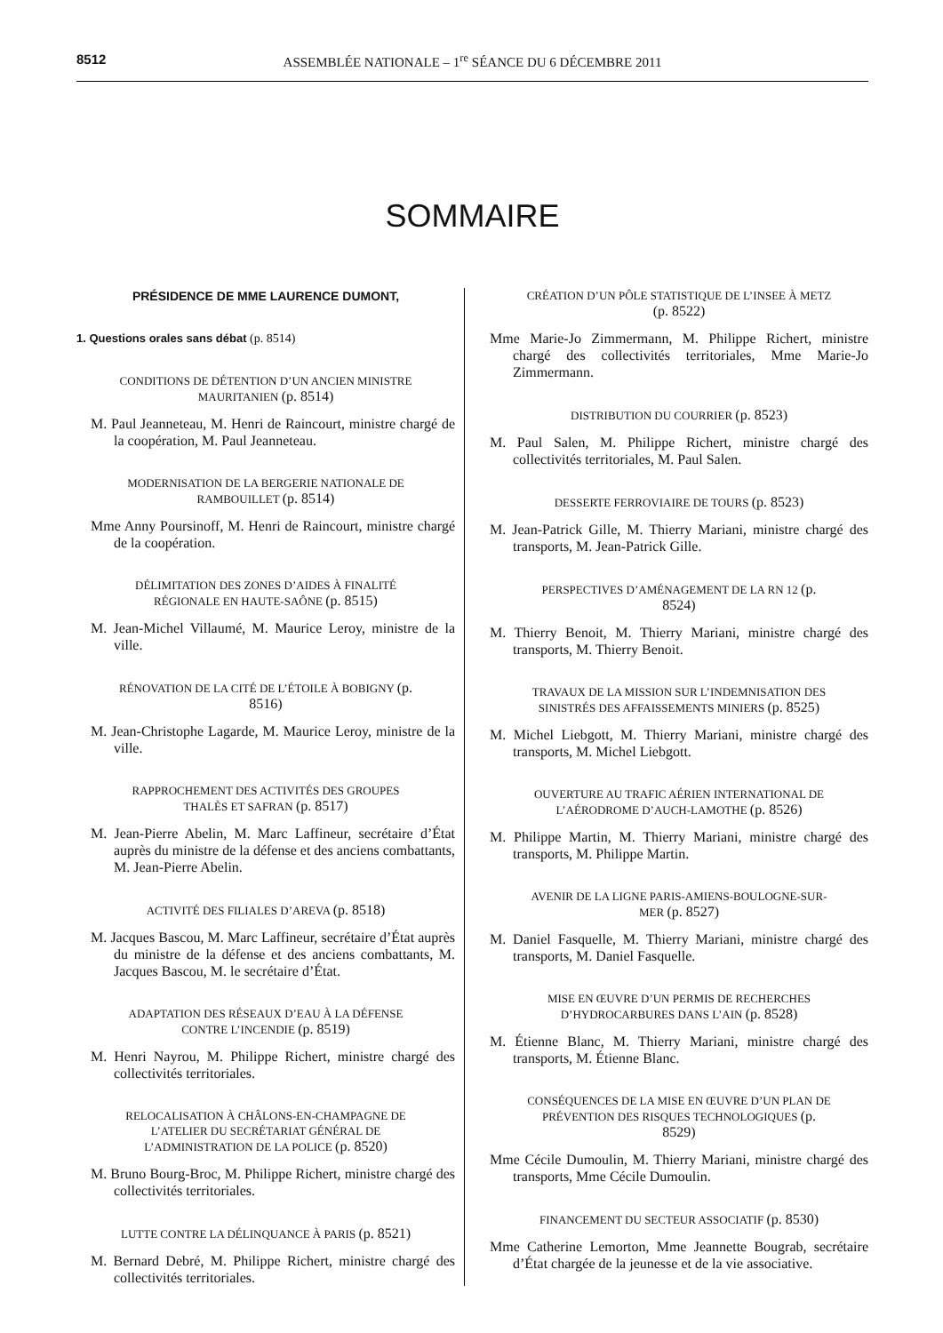8512 ASSEMBLÉE NATIONALE – 1<sup>re</sup> SÉANCE DU 6 DÉCEMBRE 2011
SOMMAIRE
PRÉSIDENCE DE MME LAURENCE DUMONT,
1. Questions orales sans débat (p. 8514)
CONDITIONS DE DÉTENTION D’UN ANCIEN MINISTRE MAURITANIEN (p. 8514)
M. Paul Jeanneteau, M. Henri de Raincourt, ministre chargé de la coopération, M. Paul Jeanneteau.
MODERNISATION DE LA BERGERIE NATIONALE DE RAMBOUILLET (p. 8514)
Mme Anny Poursinoff, M. Henri de Raincourt, ministre chargé de la coopération.
DÉLIMITATION DES ZONES D’AIDES À FINALITÉ RÉGIONALE EN HAUTE-SAÔNE (p. 8515)
M. Jean-Michel Villaumé, M. Maurice Leroy, ministre de la ville.
RÉNOVATION DE LA CITÉ DE L’ÉTOILE À BOBIGNY (p. 8516)
M. Jean-Christophe Lagarde, M. Maurice Leroy, ministre de la ville.
RAPPROCHEMENT DES ACTIVITÉS DES GROUPES THALÈS ET SAFRAN (p. 8517)
M. Jean-Pierre Abelin, M. Marc Laffineur, secrétaire d’État auprès du ministre de la défense et des anciens combattants, M. Jean-Pierre Abelin.
ACTIVITÉ DES FILIALES D’AREVA (p. 8518)
M. Jacques Bascou, M. Marc Laffineur, secrétaire d’État auprès du ministre de la défense et des anciens combattants, M. Jacques Bascou, M. le secrétaire d’État.
ADAPTATION DES RÉSEAUX D’EAU À LA DÉFENSE CONTRE L’INCENDIE (p. 8519)
M. Henri Nayrou, M. Philippe Richert, ministre chargé des collectivités territoriales.
RELOCALISATION À CHÂLONS-EN-CHAMPAGNE DE L’ATELIER DU SECRÉTARIAT GÉNÉRAL DE L’ADMINISTRATION DE LA POLICE (p. 8520)
M. Bruno Bourg-Broc, M. Philippe Richert, ministre chargé des collectivités territoriales.
LUTTE CONTRE LA DÉLINQUANCE À PARIS (p. 8521)
M. Bernard Debré, M. Philippe Richert, ministre chargé des collectivités territoriales.
CRÉATION D’UN PÔLE STATISTIQUE DE L’INSEE À METZ (p. 8522)
Mme Marie-Jo Zimmermann, M. Philippe Richert, ministre chargé des collectivités territoriales, Mme Marie-Jo Zimmermann.
DISTRIBUTION DU COURRIER (p. 8523)
M. Paul Salen, M. Philippe Richert, ministre chargé des collectivités territoriales, M. Paul Salen.
DESSERTE FERROVIAIRE DE TOURS (p. 8523)
M. Jean-Patrick Gille, M. Thierry Mariani, ministre chargé des transports, M. Jean-Patrick Gille.
PERSPECTIVES D’AMÉNAGEMENT DE LA RN 12 (p. 8524)
M. Thierry Benoit, M. Thierry Mariani, ministre chargé des transports, M. Thierry Benoit.
TRAVAUX DE LA MISSION SUR L’INDEMNISATION DES SINISTRÉS DES AFFAISSEMENTS MINIERS (p. 8525)
M. Michel Liebgott, M. Thierry Mariani, ministre chargé des transports, M. Michel Liebgott.
OUVERTURE AU TRAFIC AÉRIEN INTERNATIONAL DE L’AÉRODROME D’AUCH-LAMOTHE (p. 8526)
M. Philippe Martin, M. Thierry Mariani, ministre chargé des transports, M. Philippe Martin.
AVENIR DE LA LIGNE PARIS-AMIENS-BOULOGNE-SUR-MER (p. 8527)
M. Daniel Fasquelle, M. Thierry Mariani, ministre chargé des transports, M. Daniel Fasquelle.
MISE EN ŒUVRE D’UN PERMIS DE RECHERCHES D’HYDROCARBURES DANS L’AIN (p. 8528)
M. Étienne Blanc, M. Thierry Mariani, ministre chargé des transports, M. Étienne Blanc.
CONSÉQUENCES DE LA MISE EN ŒUVRE D’UN PLAN DE PRÉVENTION DES RISQUES TECHNOLOGIQUES (p. 8529)
Mme Cécile Dumoulin, M. Thierry Mariani, ministre chargé des transports, Mme Cécile Dumoulin.
FINANCEMENT DU SECTEUR ASSOCIATIF (p. 8530)
Mme Catherine Lemorton, Mme Jeannette Bougrab, secrétaire d’État chargée de la jeunesse et de la vie associative.